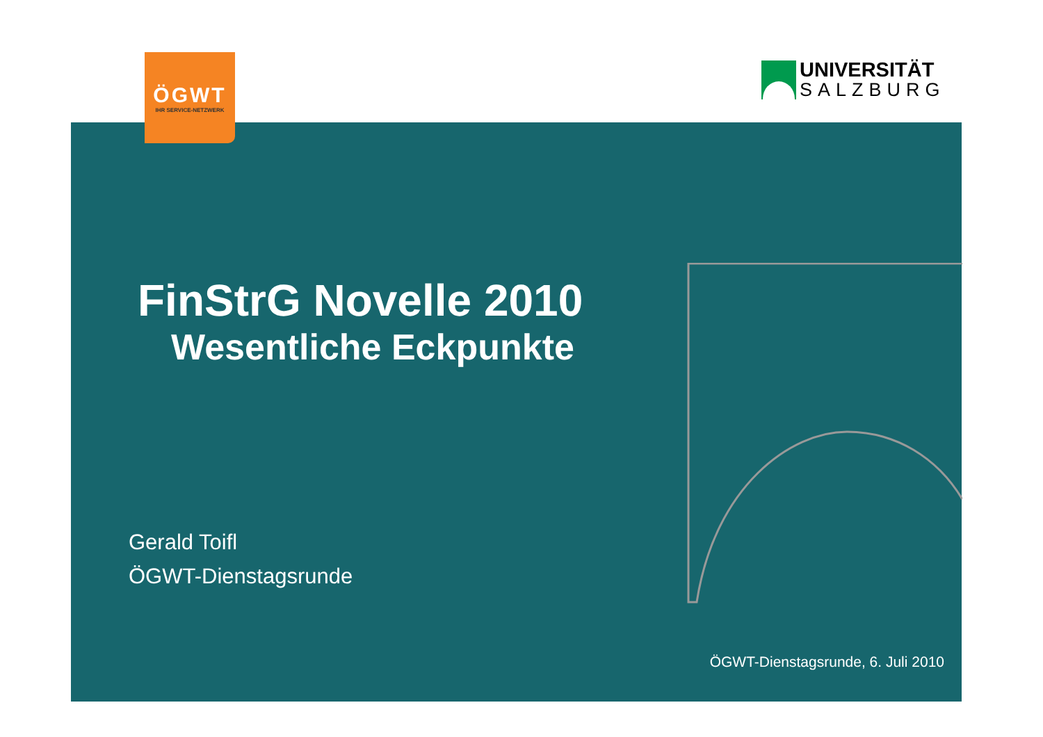ÖGWT
IHR SERVICE-NETZWERK
UNIVERSITÄT
SALZBURG
FinStrG Novelle 2010
Wesentliche Eckpunkte
Gerald Toifl
ÖGWT-Dienstagsrunde
ÖGWT-Dienstagsrunde, 6. Juli 2010